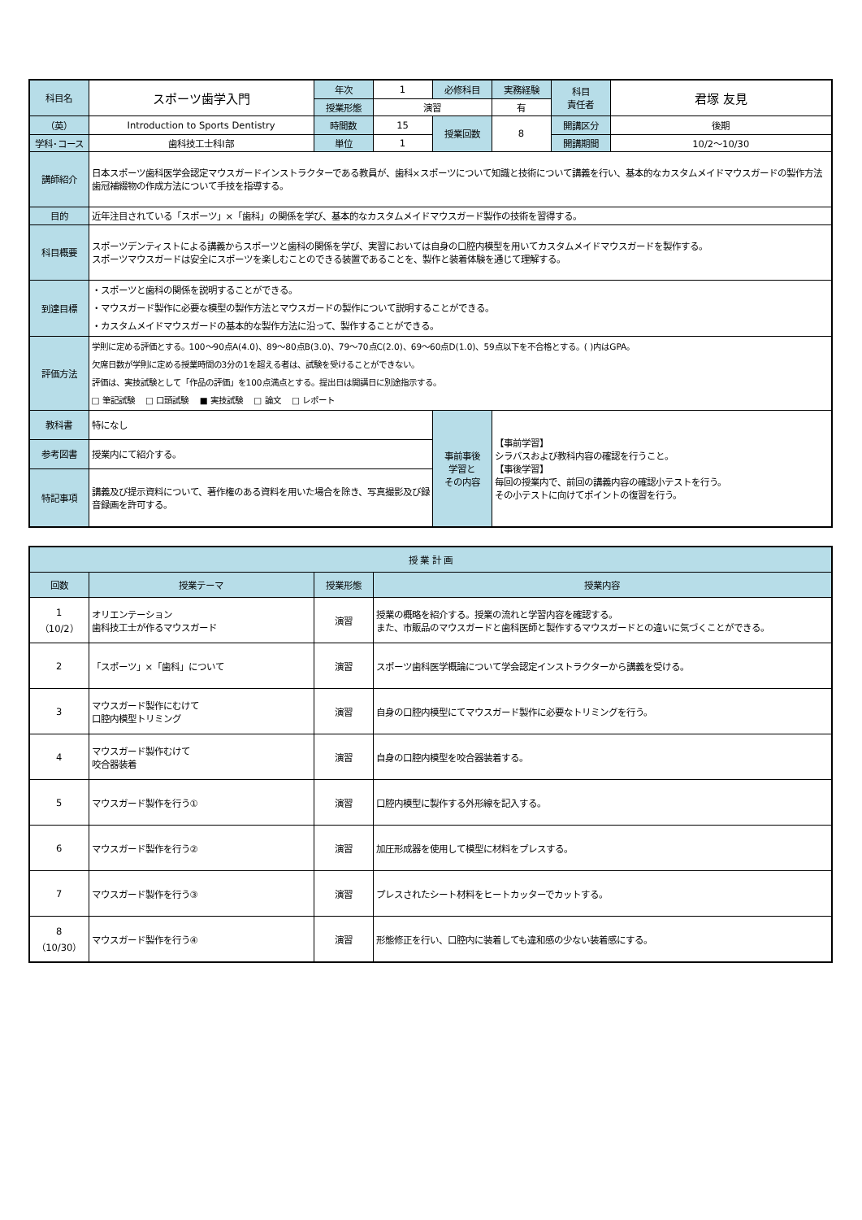| 科目名 | スポーツ歯学入門 | 年次 | 1 | 必修科目 | 実務経験 | 科目 責任者 | 君塚 友見 |
| | | 授業形態 | 演習 | | 有 | | |
| （英） | Introduction to Sports Dentistry | 時間数 | 15 | 授業回数 | 8 | 開講区分 | 後期 |
| 学科･コース | 歯科技工士科Ⅰ部 | 単位 | 1 | | | 開講期間 | 10/2～10/30 |
| 講師紹介 | 日本スポーツ歯科医学会認定マウスガードインストラクターである教員が、歯科×スポーツについて知識と技術について講義を行い、基本的なカスタムメイドマウスガードの製作方法歯冠補綴物の作成方法について手技を指導する。 | | | | | | |
| 目的 | 近年注目されている「スポーツ」×「歯科」の関係を学び、基本的なカスタムメイドマウスガード製作の技術を習得する。 | | | | | | |
| 科目概要 | スポーツデンティストによる講義からスポーツと歯科の関係を学び、実習においては自身の口腔内模型を用いてカスタムメイドマウスガードを製作する。 スポーツマウスガードは安全にスポーツを楽しむことのできる装置であることを、製作と装着体験を通じて理解する。 | | | | | | |
| 到達目標 | ・スポーツと歯科の関係を説明することができる。 ・マウスガード製作に必要な模型の製作方法とマウスガードの製作について説明することができる。 ・カスタムメイドマウスガードの基本的な製作方法に沿って、製作することができる。 | | | | | | |
| 評価方法 | 学則に定める評価とする。100～90点A(4.0)、89～80点B(3.0)、79～70点C(2.0)、69～60点D(1.0)、59点以下を不合格とする。( )内はGPA。 欠席日数が学則に定める授業時間の3分の1を超える者は、試験を受けることができない。 評価は、実技試験として「作品の評価」を100点満点とする。提出日は開講日に別途指示する。 □ 筆記試験 □ 口頭試験 ■ 実技試験 □ 論文 □ レポート | | | | | | |
| 教科書 | 特になし | | | 事前事後 学習と その内容 | 【事前学習】 シラバスおよび教科内容の確認を行うこと。 【事後学習】 毎回の授業内で、前回の講義内容の確認小テストを行う。 その小テストに向けてポイントの復習を行う。 | | |
| 参考図書 | 授業内にて紹介する。 | | | | | | |
| 特記事項 | 講義及び提示資料について、著作権のある資料を用いた場合を除き、写真撮影及び録音録画を許可する。 | | | | | | |
| 授 業 計 画 | | | |
| --- | --- | --- | --- |
| 回数 | 授業テーマ | 授業形態 | 授業内容 |
| 1 （10/2） | オリエンテーション 歯科技工士が作るマウスガード | 演習 | 授業の概略を紹介する。授業の流れと学習内容を確認する。 また、市販品のマウスガードと歯科医師と製作するマウスガードとの違いに気づくことができる。 |
| 2 | 「スポーツ」×「歯科」について | 演習 | スポーツ歯科医学概論について学会認定インストラクターから講義を受ける。 |
| 3 | マウスガード製作にむけて 口腔内模型トリミング | 演習 | 自身の口腔内模型にてマウスガード製作に必要なトリミングを行う。 |
| 4 | マウスガード製作むけて 咬合器装着 | 演習 | 自身の口腔内模型を咬合器装着する。 |
| 5 | マウスガード製作を行う① | 演習 | 口腔内模型に製作する外形線を記入する。 |
| 6 | マウスガード製作を行う② | 演習 | 加圧形成器を使用して模型に材料をプレスする。 |
| 7 | マウスガード製作を行う③ | 演習 | プレスされたシート材料をヒートカッターでカットする。 |
| 8 （10/30） | マウスガード製作を行う④ | 演習 | 形態修正を行い、口腔内に装着しても違和感の少ない装着感にする。 |